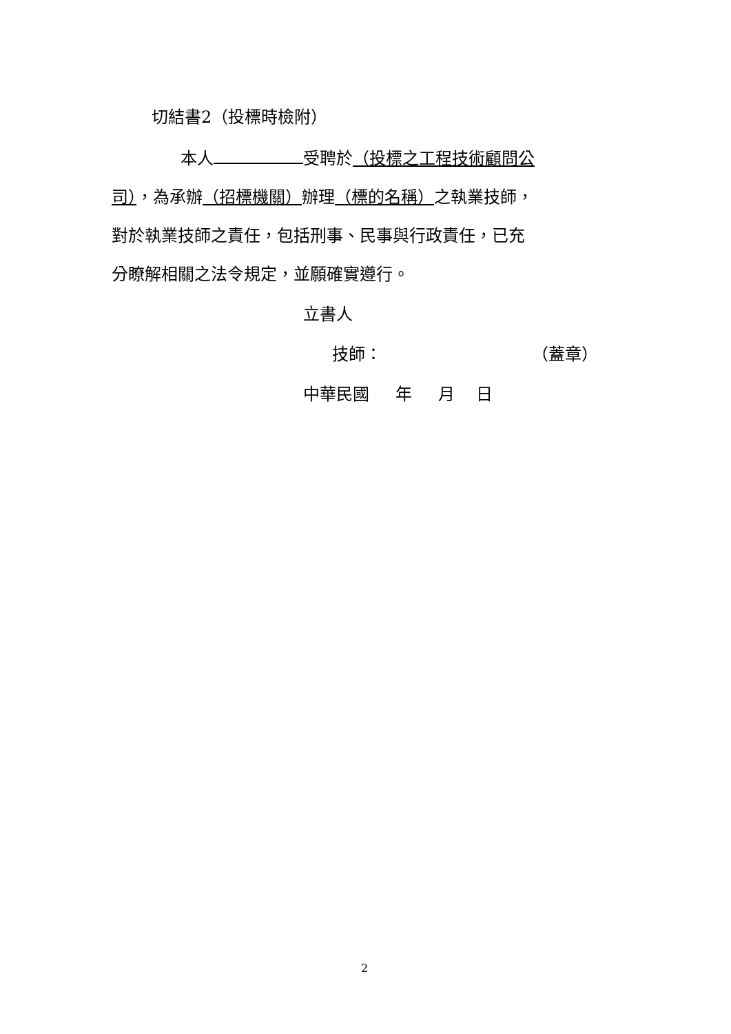切結書2（投標時檢附）
本人 受聘於（投標之工程技術顧問公
司），為承辦（招標機關）辦理（標的名稱）之執業技師，
對於執業技師之責任，包括刑事、民事與行政責任，已充
分瞭解相關之法令規定，並願確實遵行。
立書人
技師： （蓋章）
中華民國 年 月 日
2